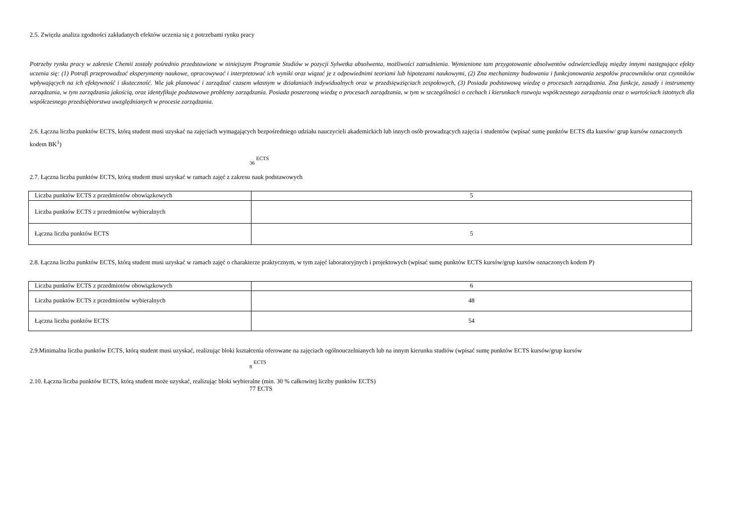2.5. Zwięzła analiza zgodności zakładanych efektów uczenia się z potrzebami rynku pracy
Potrzeby rynku pracy w zakresie Chemii zostały pośrednio przedstawione w niniejszym Programie Studiów w pozycji Sylwetka absolwenta, możliwości zatrudnienia. Wymienione tam przygotowanie absolwentów odzwierciedlają między innymi następujące efekty uczenia się: (1) Potrafi przeprowadzać eksperymenty naukowe, opracowywać i interpretować ich wyniki oraz wiązać je z odpowiednimi teoriami lub hipotezami naukowymi, (2) Zna mechanizmy budowania i funkcjonowania zespołów pracowników oraz czynników wpływających na ich efektywność i skuteczność. Wie jak planować i zarządzać czasem własnym w działaniach indywidualnych oraz w przedsięwzięciach zespołowych, (3) Posiada podstawową wiedzę o procesach zarządzania. Zna funkcje, zasady i instrumenty zarządzania, w tym zarządzania jakością, oraz identyfikuje podstawowe problemy zarządzania. Posiada poszerzoną wiedzę o procesach zarządzania, w tym w szczególności o cechach i kierunkach rozwoju współczesnego zarządzania oraz o wartościach istotnych dla współczesnego przedsiębiorstwa uwzględnianych w procesie zarządzania.
2.6. Łączna liczba punktów ECTS, którą student musi uzyskać na zajęciach wymagających bezpośredniego udziału nauczycieli akademickich lub innych osób prowadzących zajęcia i studentów (wpisać sumę punktów ECTS dla kursów/ grup kursów oznaczonych kodem BK<sup>1</sup>)
<sub>36</sub> <sup>ECTS</sup>
2.7. Łączna liczba punktów ECTS, którą student musi uzyskać w ramach zajęć z zakresu nauk podstawowych
| Liczba punktów ECTS z przedmiotów obowiązkowych | 5 |
| Liczba punktów ECTS z przedmiotów wybieralnych | |
| Łączna liczba punktów ECTS | 5 |
2.8. Łączna liczba punktów ECTS, którą student musi uzyskać w ramach zajęć o charakterze praktycznym, w tym zajęć laboratoryjnych i projektowych (wpisać sumę punktów ECTS kursów/grup kursów oznaczonych kodem P)
| Liczba punktów ECTS z przedmiotów obowiązkowych | 6 |
| Liczba punktów ECTS z przedmiotów wybieralnych | 48 |
| Łączna liczba punktów ECTS | 54 |
2.9.Minimalna liczba punktów ECTS, którą student musi uzyskać, realizując bloki kształcenia oferowane na zajęciach ogólnouczelnianych lub na innym kierunku studiów (wpisać sumę punktów ECTS kursów/grup kursów
<sub>8</sub> <sup>ECTS</sup>
2.10. Łączna liczba punktów ECTS, którą student może uzyskać, realizując bloki wybieralne (min. 30 % całkowitej liczby punktów ECTS)
77 ECTS